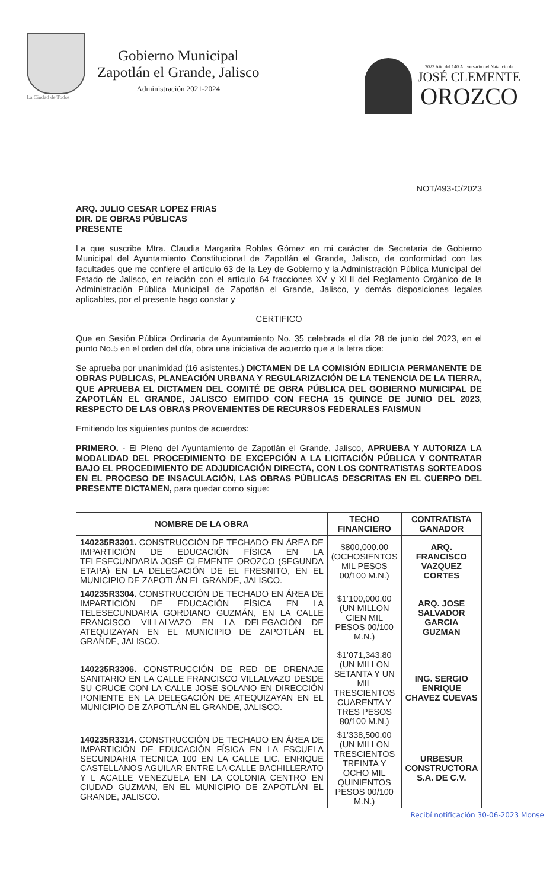La Ciudad de Todos
Gobierno Municipal
Zapotlán el Grande, Jalisco
Administración 2021-2024
2023 Año del 140 Aniversario del Natalicio de
JOSÉ CLEMENTE
OROZCO
NOT/493-C/2023
ARQ. JULIO CESAR LOPEZ FRIAS
DIR. DE OBRAS PÚBLICAS
PRESENTE
La que suscribe Mtra. Claudia Margarita Robles Gómez en mi carácter de Secretaria de Gobierno Municipal del Ayuntamiento Constitucional de Zapotlán el Grande, Jalisco, de conformidad con las facultades que me confiere el artículo 63 de la Ley de Gobierno y la Administración Pública Municipal del Estado de Jalisco, en relación con el artículo 64 fracciones XV y XLII del Reglamento Orgánico de la Administración Pública Municipal de Zapotlán el Grande, Jalisco, y demás disposiciones legales aplicables, por el presente hago constar y
CERTIFICO
Que en Sesión Pública Ordinaria de Ayuntamiento No. 35 celebrada el día 28 de junio del 2023, en el punto No.5 en el orden del día, obra una iniciativa de acuerdo que a la letra dice:
Se aprueba por unanimidad (16 asistentes.) DICTAMEN DE LA COMISIÓN EDILICIA PERMANENTE DE OBRAS PUBLICAS, PLANEACIÓN URBANA Y REGULARIZACIÓN DE LA TENENCIA DE LA TIERRA, QUE APRUEBA EL DICTAMEN DEL COMITÉ DE OBRA PÚBLICA DEL GOBIERNO MUNICIPAL DE ZAPOTLÁN EL GRANDE, JALISCO EMITIDO CON FECHA 15 QUINCE DE JUNIO DEL 2023, RESPECTO DE LAS OBRAS PROVENIENTES DE RECURSOS FEDERALES FAISMUN
Emitiendo los siguientes puntos de acuerdos:
PRIMERO. - El Pleno del Ayuntamiento de Zapotlán el Grande, Jalisco, APRUEBA Y AUTORIZA LA MODALIDAD DEL PROCEDIMIENTO DE EXCEPCIÓN A LA LICITACIÓN PÚBLICA Y CONTRATAR BAJO EL PROCEDIMIENTO DE ADJUDICACIÓN DIRECTA, CON LOS CONTRATISTAS SORTEADOS EN EL PROCESO DE INSACULACIÒN, LAS OBRAS PÚBLICAS DESCRITAS EN EL CUERPO DEL PRESENTE DICTAMEN, para quedar como sigue:
| NOMBRE DE LA OBRA | TECHO FINANCIERO | CONTRATISTA GANADOR |
| --- | --- | --- |
| 140235R3301. CONSTRUCCIÓN DE TECHADO EN ÁREA DE IMPARTICIÓN DE EDUCACIÓN FÍSICA EN LA TELESECUNDARIA JOSÉ CLEMENTE OROZCO (SEGUNDA ETAPA) EN LA DELEGACIÓN DE EL FRESNITO, EN EL MUNICIPIO DE ZAPOTLÁN EL GRANDE, JALISCO. | $800,000.00 (OCHOSIENTOS MIL PESOS 00/100 M.N.) | ARQ. FRANCISCO VAZQUEZ CORTES |
| 140235R3304. CONSTRUCCIÓN DE TECHADO EN ÁREA DE IMPARTICIÓN DE EDUCACIÓN FÍSICA EN LA TELESECUNDARIA GORDIANO GUZMÁN, EN LA CALLE FRANCISCO VILLALVAZO EN LA DELEGACIÓN DE ATEQUIZAYAN EN EL MUNICIPIO DE ZAPOTLÁN EL GRANDE, JALISCO. | $1’100,000.00 (UN MILLON CIEN MIL PESOS 00/100 M.N.) | ARQ. JOSE SALVADOR GARCIA GUZMAN |
| 140235R3306. CONSTRUCCIÓN DE RED DE DRENAJE SANITARIO EN LA CALLE FRANCISCO VILLALVAZO DESDE SU CRUCE CON LA CALLE JOSE SOLANO EN DIRECCIÓN PONIENTE EN LA DELEGACIÓN DE ATEQUIZAYAN EN EL MUNICIPIO DE ZAPOTLÁN EL GRANDE, JALISCO. | $1’071,343.80 (UN MILLON SETANTA Y UN MIL TRESCIENTOS CUARENTA Y TRES PESOS 80/100 M.N.) | ING. SERGIO ENRIQUE CHAVEZ CUEVAS |
| 140235R3314. CONSTRUCCIÓN DE TECHADO EN ÁREA DE IMPARTICIÓN DE EDUCACIÓN FÍSICA EN LA ESCUELA SECUNDARIA TECNICA 100 EN LA CALLE LIC. ENRIQUE CASTELLANOS AGUILAR ENTRE LA CALLE BACHILLERATO Y L ACALLE VENEZUELA EN LA COLONIA CENTRO EN CIUDAD GUZMAN, EN EL MUNICIPIO DE ZAPOTLÁN EL GRANDE, JALISCO. | $1’338,500.00 (UN MILLON TRESCIENTOS TREINTA Y OCHO MIL QUINIENTOS PESOS 00/100 M.N.) | URBESUR CONSTRUCTORA S.A. DE C.V. |
Recibí notificación 30-06-2023 Monse